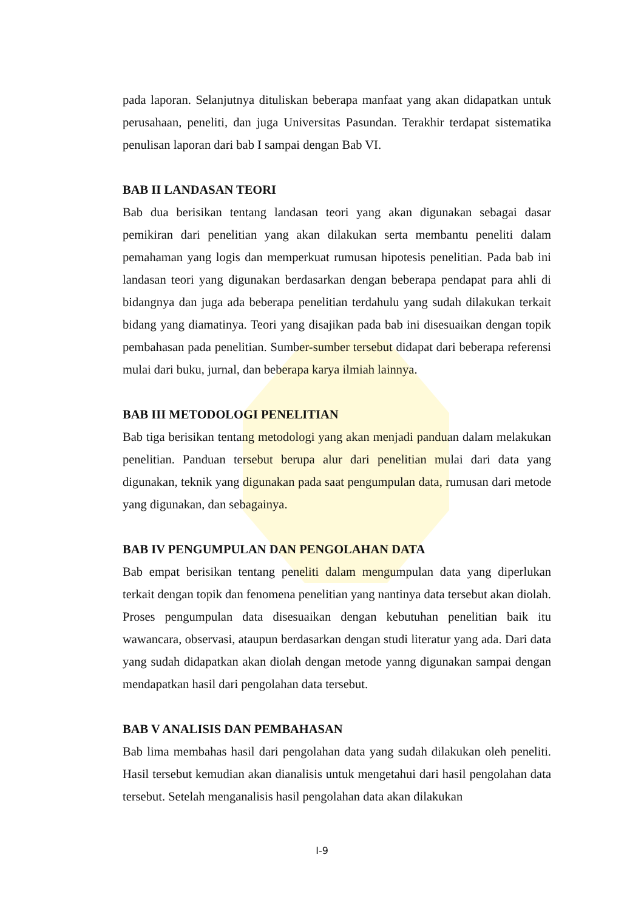pada laporan. Selanjutnya dituliskan beberapa manfaat yang akan didapatkan untuk perusahaan, peneliti, dan juga Universitas Pasundan. Terakhir terdapat sistematika penulisan laporan dari bab I sampai dengan Bab VI.
BAB II LANDASAN TEORI
Bab dua berisikan tentang landasan teori yang akan digunakan sebagai dasar pemikiran dari penelitian yang akan dilakukan serta membantu peneliti dalam pemahaman yang logis dan memperkuat rumusan hipotesis penelitian. Pada bab ini landasan teori yang digunakan berdasarkan dengan beberapa pendapat para ahli di bidangnya dan juga ada beberapa penelitian terdahulu yang sudah dilakukan terkait bidang yang diamatinya. Teori yang disajikan pada bab ini disesuaikan dengan topik pembahasan pada penelitian. Sumber-sumber tersebut didapat dari beberapa referensi mulai dari buku, jurnal, dan beberapa karya ilmiah lainnya.
BAB III METODOLOGI PENELITIAN
Bab tiga berisikan tentang metodologi yang akan menjadi panduan dalam melakukan penelitian. Panduan tersebut berupa alur dari penelitian mulai dari data yang digunakan, teknik yang digunakan pada saat pengumpulan data, rumusan dari metode yang digunakan, dan sebagainya.
BAB IV PENGUMPULAN DAN PENGOLAHAN DATA
Bab empat berisikan tentang peneliti dalam mengumpulan data yang diperlukan terkait dengan topik dan fenomena penelitian yang nantinya data tersebut akan diolah. Proses pengumpulan data disesuaikan dengan kebutuhan penelitian baik itu wawancara, observasi, ataupun berdasarkan dengan studi literatur yang ada. Dari data yang sudah didapatkan akan diolah dengan metode yanng digunakan sampai dengan mendapatkan hasil dari pengolahan data tersebut.
BAB V ANALISIS DAN PEMBAHASAN
Bab lima membahas hasil dari pengolahan data yang sudah dilakukan oleh peneliti. Hasil tersebut kemudian akan dianalisis untuk mengetahui dari hasil pengolahan data tersebut. Setelah menganalisis hasil pengolahan data akan dilakukan
I-9